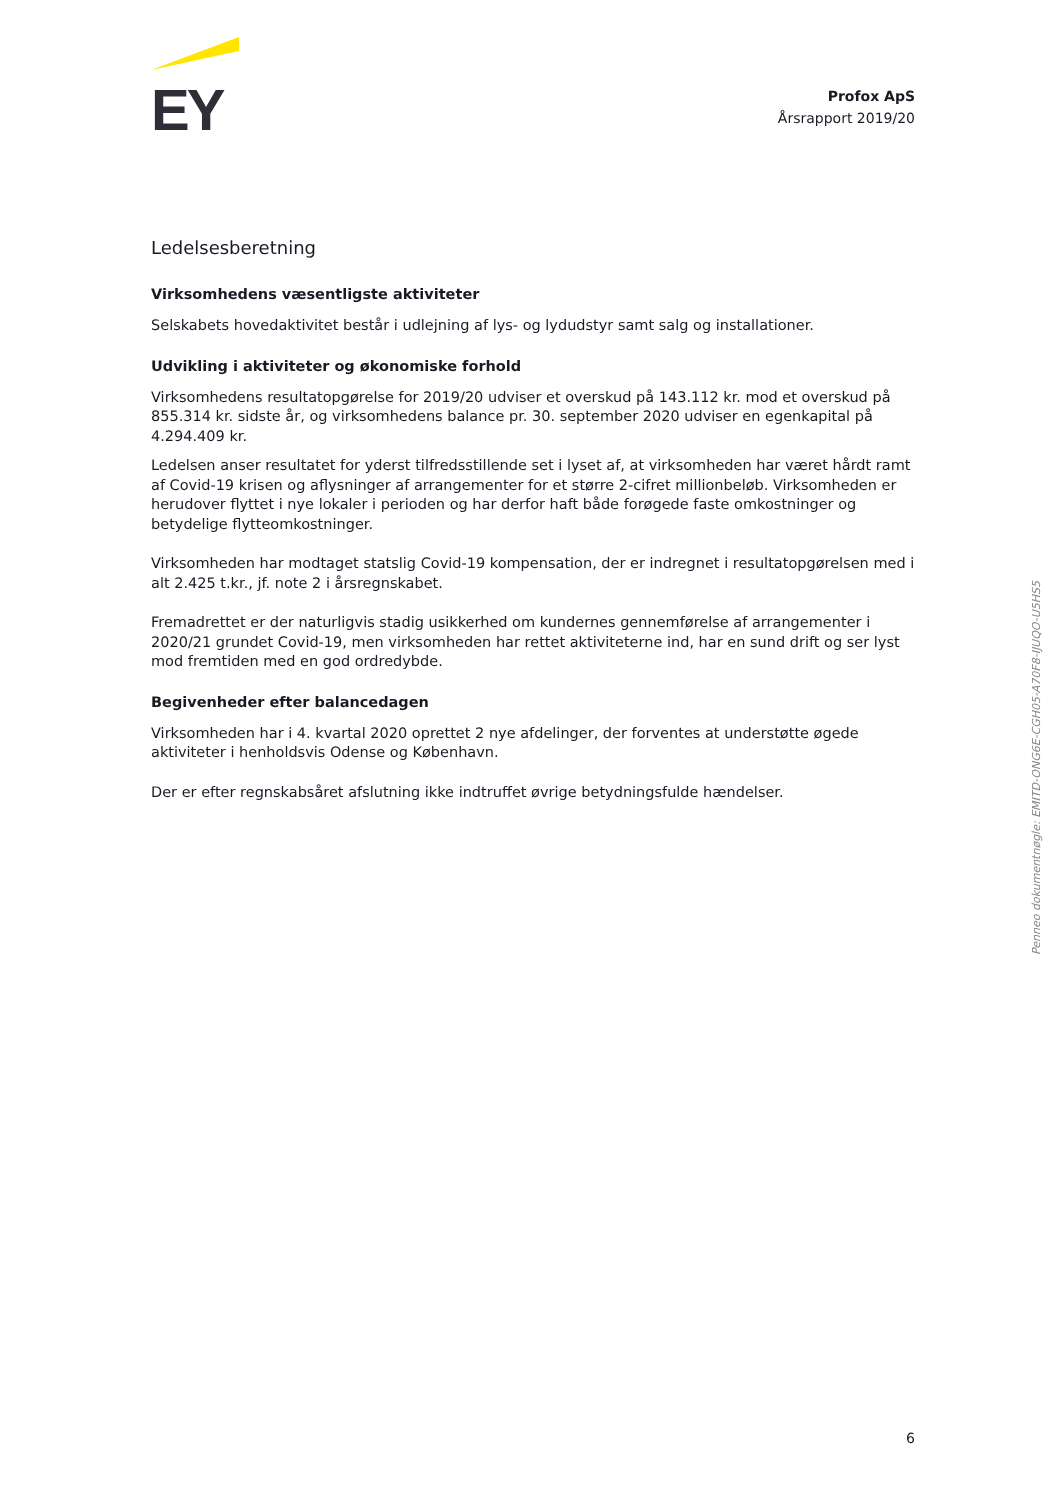EY
Profox ApS
Årsrapport 2019/20
Ledelsesberetning
Virksomhedens væsentligste aktiviteter
Selskabets hovedaktivitet består i udlejning af lys- og lydudstyr samt salg og installationer.
Udvikling i aktiviteter og økonomiske forhold
Virksomhedens resultatopgørelse for 2019/20 udviser et overskud på 143.112 kr. mod et overskud på 855.314 kr. sidste år, og virksomhedens balance pr. 30. september 2020 udviser en egenkapital på 4.294.409 kr.
Ledelsen anser resultatet for yderst tilfredsstillende set i lyset af, at virksomheden har været hårdt ramt af Covid-19 krisen og aflysninger af arrangementer for et større 2-cifret millionbeløb. Virksomheden er herudover flyttet i nye lokaler i perioden og har derfor haft både forøgede faste omkostninger og betydelige flytteomkostninger.
Virksomheden har modtaget statslig Covid-19 kompensation, der er indregnet i resultatopgørelsen med i alt 2.425 t.kr., jf. note 2 i årsregnskabet.
Fremadrettet er der naturligvis stadig usikkerhed om kundernes gennemførelse af arrangementer i 2020/21 grundet Covid-19, men virksomheden har rettet aktiviteterne ind, har en sund drift og ser lyst mod fremtiden med en god ordredybde.
Begivenheder efter balancedagen
Virksomheden har i 4. kvartal 2020 oprettet 2 nye afdelinger, der forventes at understøtte øgede aktiviteter i henholdsvis Odense og København.
Der er efter regnskabsåret afslutning ikke indtruffet øvrige betydningsfulde hændelser.
Penneo dokumentnøgle: EMITD-ONG6E-CGH05-A70F8-IJUQO-U5HS5
6